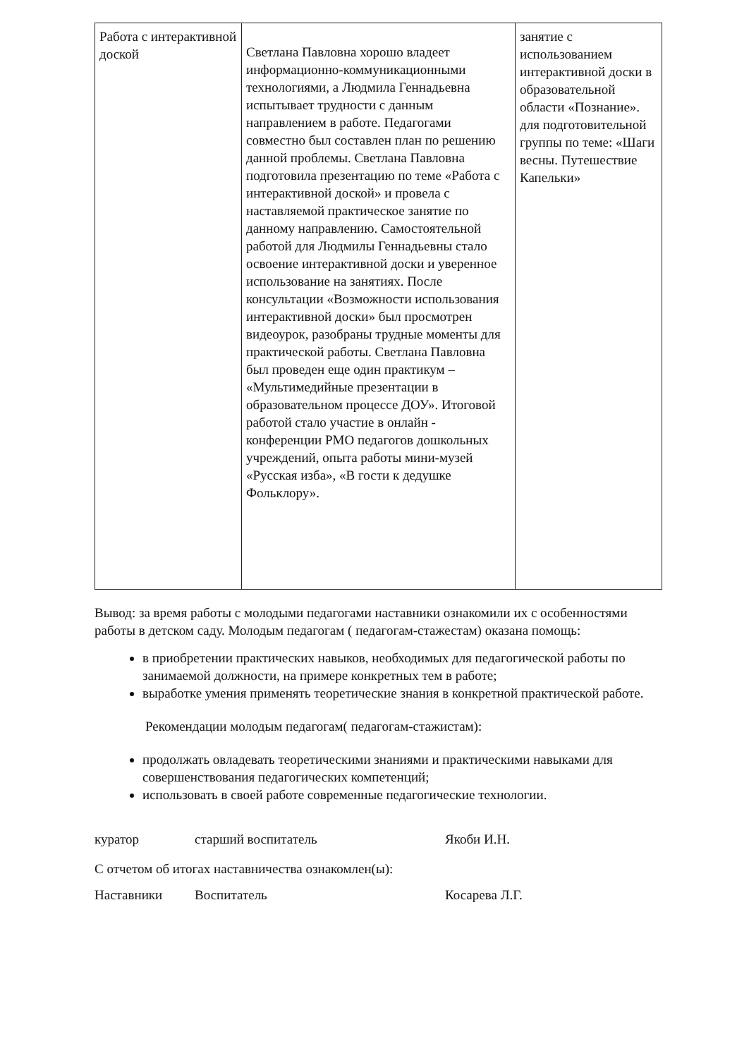| Работа с интерактивной доской | Светлана Павловна хорошо владеет информационно-коммуникационными технологиями, а Людмила Геннадьевна испытывает трудности с данным направлением в работе. Педагогами совместно был составлен план по решению данной проблемы. Светлана Павловна подготовила презентацию по теме «Работа с интерактивной доской» и провела с наставляемой практическое занятие по данному направлению. Самостоятельной работой для Людмилы Геннадьевны стало освоение интерактивной доски и уверенное использование на занятиях. После консультации «Возможности использования интерактивной доски» был просмотрен видеоурок, разобраны трудные моменты для практической работы. Светлана Павловна был проведен еще один практикум – «Мультимедийные презентации в образовательном процессе ДОУ». Итоговой работой стало участие в онлайн - конференции РМО педагогов дошкольных учреждений, опыта работы мини-музей «Русская изба», «В гости к дедушке Фольклору». | занятие с использованием интерактивной доски в образовательной области «Познание». для подготовительной группы по теме: «Шаги весны. Путешествие Капельки» |
Вывод: за время работы с молодыми педагогами наставники ознакомили их с особенностями работы в детском саду. Молодым педагогам ( педагогам-стажестам) оказана помощь:
в приобретении практических навыков, необходимых для педагогической работы по занимаемой должности, на примере конкретных тем в работе;
выработке умения применять теоретические знания в конкретной практической работе.
Рекомендации молодым педагогам( педагогам-стажистам):
продолжать овладевать теоретическими знаниями и практическими навыками для совершенствования педагогических компетенций;
использовать в своей работе современные педагогические технологии.
куратор старший воспитатель Якоби И.Н.
С отчетом об итогах наставничества ознакомлен(ы):
Наставники Воспитатель Косарева Л.Г.